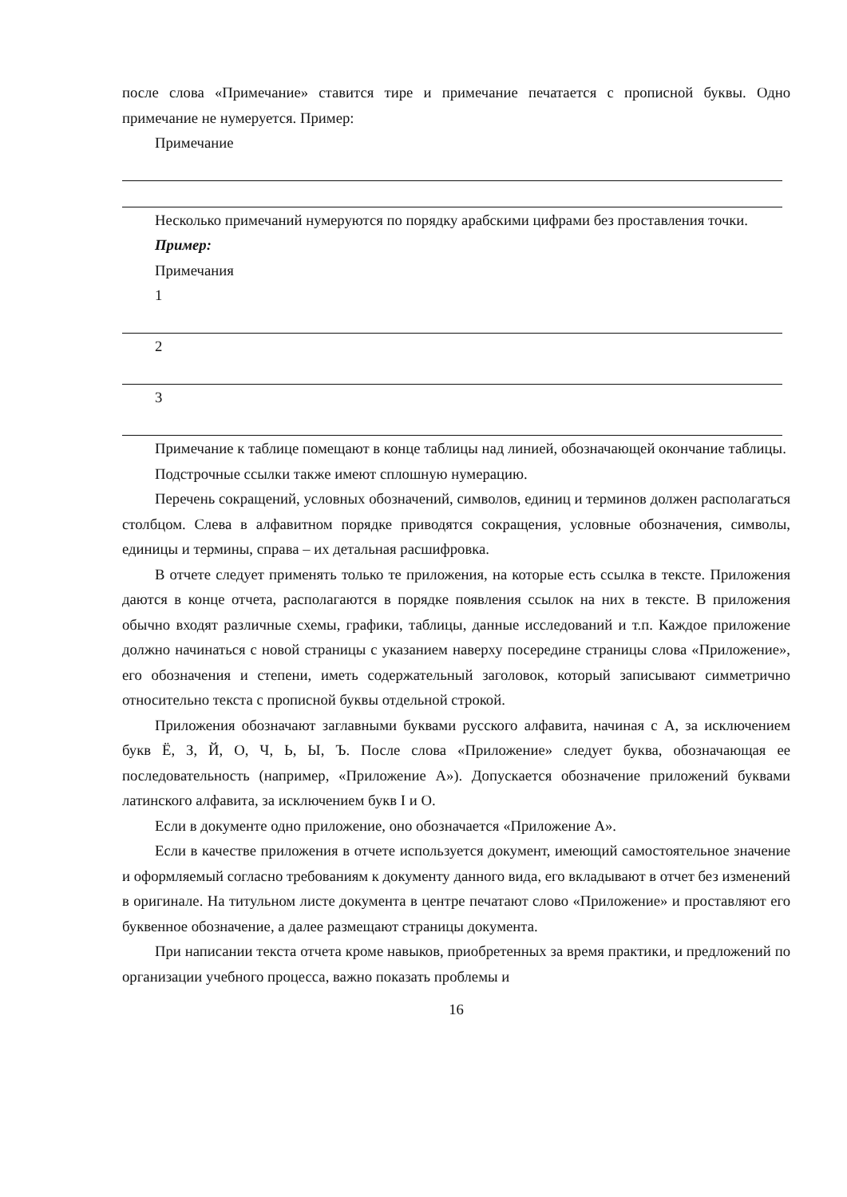после слова «Примечание» ставится тире и примечание печатается с прописной буквы. Одно примечание не нумеруется. Пример:
Примечание
Несколько примечаний нумеруются по порядку арабскими цифрами без проставления точки.
Пример:
Примечания
1
2
3
Примечание к таблице помещают в конце таблицы над линией, обозначающей окончание таблицы.
Подстрочные ссылки также имеют сплошную нумерацию.
Перечень сокращений, условных обозначений, символов, единиц и терминов должен располагаться столбцом. Слева в алфавитном порядке приводятся сокращения, условные обозначения, символы, единицы и термины, справа – их детальная расшифровка.
В отчете следует применять только те приложения, на которые есть ссылка в тексте. Приложения даются в конце отчета, располагаются в порядке появления ссылок на них в тексте. В приложения обычно входят различные схемы, графики, таблицы, данные исследований и т.п. Каждое приложение должно начинаться с новой страницы с указанием наверху посередине страницы слова «Приложение», его обозначения и степени, иметь содержательный заголовок, который записывают симметрично относительно текста с прописной буквы отдельной строкой.
Приложения обозначают заглавными буквами русского алфавита, начиная с А, за исключением букв Ё, З, Й, О, Ч, Ь, Ы, Ъ. После слова «Приложение» следует буква, обозначающая ее последовательность (например, «Приложение А»). Допускается обозначение приложений буквами латинского алфавита, за исключением букв I и O.
Если в документе одно приложение, оно обозначается «Приложение А».
Если в качестве приложения в отчете используется документ, имеющий самостоятельное значение и оформляемый согласно требованиям к документу данного вида, его вкладывают в отчет без изменений в оригинале. На титульном листе документа в центре печатают слово «Приложение» и проставляют его буквенное обозначение, а далее размещают страницы документа.
При написании текста отчета кроме навыков, приобретенных за время практики, и предложений по организации учебного процесса, важно показать проблемы и
16